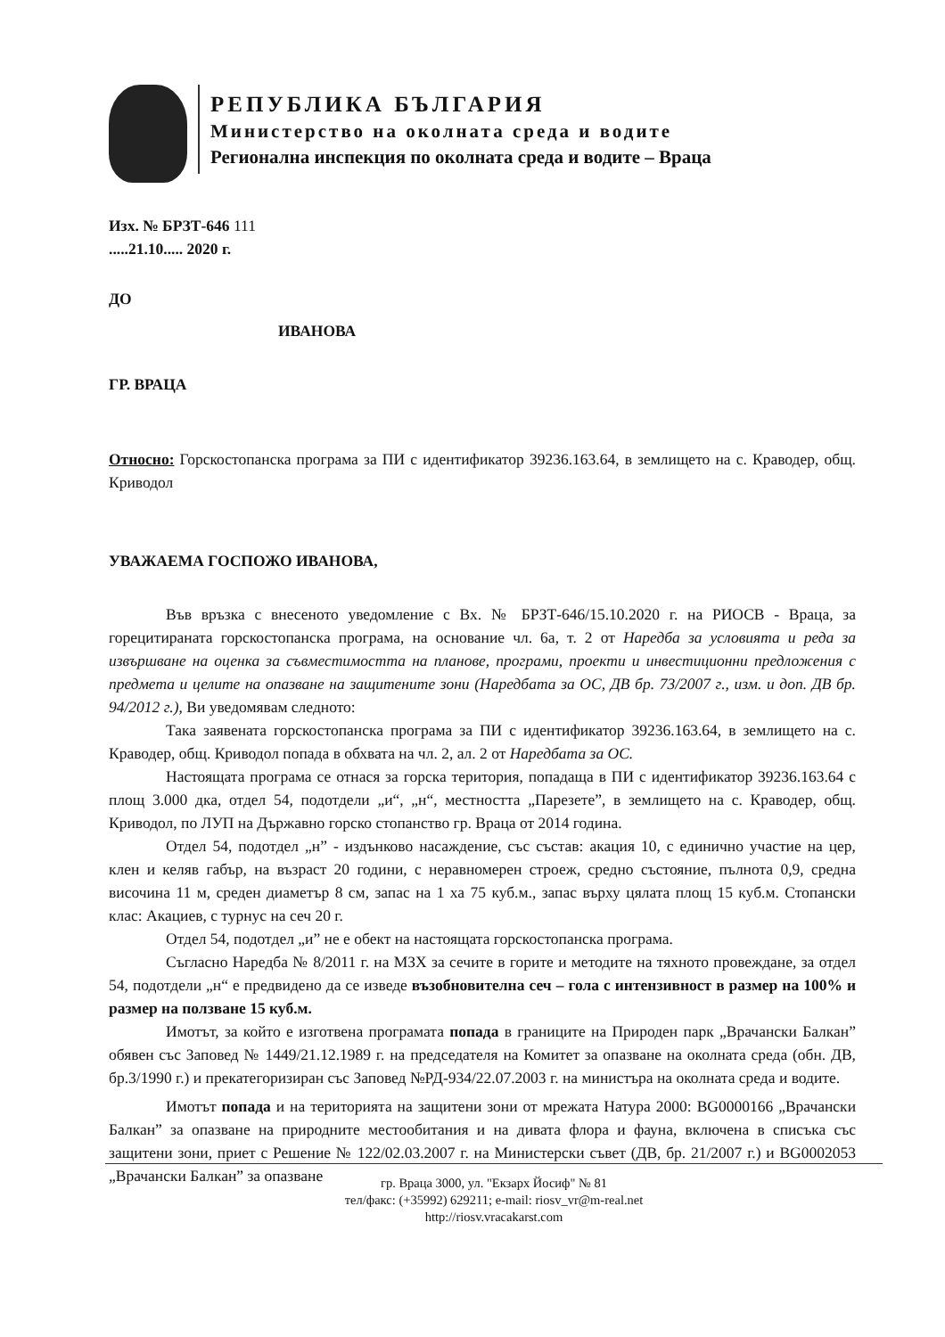РЕПУБЛИКА БЪЛГАРИЯ
Министерство на околната среда и водите
Регионална инспекция по околната среда и водите – Враца
Изх. № БРЗТ-646 111
.....21.10..... 2020 г.
ДО
ИВАНОВА
ГР. ВРАЦА
Относно: Горскостопанска програма за ПИ с идентификатор 39236.163.64, в землището на с. Краводер, общ. Криводол
УВАЖАЕМА ГОСПОЖО ИВАНОВА,
Във връзка с внесеното уведомление с Вх. № БРЗТ-646/15.10.2020 г. на РИОСВ - Враца, за горецитираната горскостопанска програма, на основание чл. 6а, т. 2 от Наредба за условията и реда за извършване на оценка за съвместимостта на планове, програми, проекти и инвестиционни предложения с предмета и целите на опазване на защитените зони (Наредбата за ОС, ДВ бр. 73/2007 г., изм. и доп. ДВ бр. 94/2012 г.), Ви уведомявам следното:
Така заявената горскостопанска програма за ПИ с идентификатор 39236.163.64, в землището на с. Краводер, общ. Криводол попада в обхвата на чл. 2, ал. 2 от Наредбата за ОС.
Настоящата програма се отнася за горска територия, попадаща в ПИ с идентификатор 39236.163.64 с площ 3.000 дка, отдел 54, подотдели „и“, „н“, местността „Парезете”, в землището на с. Краводер, общ. Криводол, по ЛУП на Държавно горско стопанство гр. Враца от 2014 година.
Отдел 54, подотдел „н” - издънково насаждение, със състав: акация 10, с единично участие на цер, клен и келяв габър, на възраст 20 години, с неравномерен строеж, средно състояние, пълнота 0,9, средна височина 11 м, среден диаметър 8 см, запас на 1 ха 75 куб.м., запас върху цялата площ 15 куб.м. Стопански клас: Акациев, с турнус на сеч 20 г.
Отдел 54, подотдел „и” не е обект на настоящата горскостопанска програма.
Съгласно Наредба № 8/2011 г. на МЗХ за сечите в горите и методите на тяхното провеждане, за отдел 54, подотдели „н“ е предвидено да се изведе възобновителна сеч – гола с интензивност в размер на 100% и размер на ползване 15 куб.м.
Имотът, за който е изготвена програмата попада в границите на Природен парк „Врачански Балкан” обявен със Заповед № 1449/21.12.1989 г. на председателя на Комитет за опазване на околната среда (обн. ДВ, бр.3/1990 г.) и прекатегоризиран със Заповед №РД-934/22.07.2003 г. на министъра на околната среда и водите.
Имотът попада и на територията на защитени зони от мрежата Натура 2000: BG0000166 „Врачански Балкан” за опазване на природните местообитания и на дивата флора и фауна, включена в списъка със защитени зони, приет с Решение № 122/02.03.2007 г. на Министерски съвет (ДВ, бр. 21/2007 г.) и BG0002053 „Врачански Балкан” за опазване
гр. Враца 3000, ул. "Екзарх Йосиф" № 81
тел/факс: (+35992) 629211; e-mail: riosv_vr@m-real.net
http://riosv.vracakarst.com